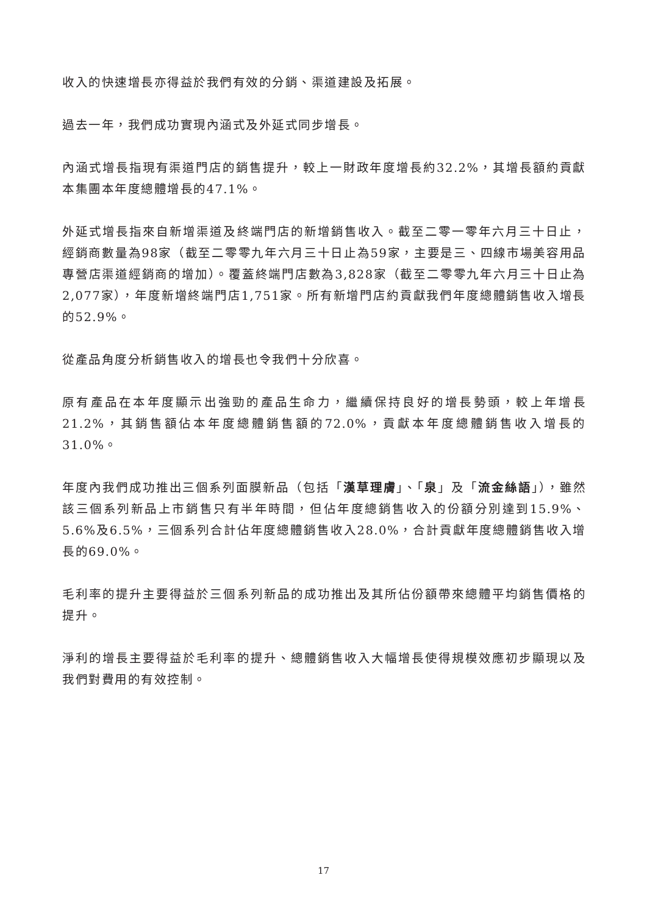收入的快速增長亦得益於我們有效的分銷、渠道建設及拓展。
過去一年，我們成功實現內涵式及外延式同步增長。
內涵式增長指現有渠道門店的銷售提升，較上一財政年度增長約32.2%，其增長額約貢獻本集團本年度總體增長的47.1%。
外延式增長指來自新增渠道及終端門店的新增銷售收入。截至二零一零年六月三十日止，經銷商數量為98家（截至二零零九年六月三十日止為59家，主要是三、四線市場美容用品專營店渠道經銷商的增加）。覆蓋終端門店數為3,828家（截至二零零九年六月三十日止為2,077家），年度新增終端門店1,751家。所有新增門店約貢獻我們年度總體銷售收入增長的52.9%。
從產品角度分析銷售收入的增長也令我們十分欣喜。
原有產品在本年度顯示出強勁的產品生命力，繼續保持良好的增長勢頭，較上年增長21.2%，其銷售額佔本年度總體銷售額的72.0%，貢獻本年度總體銷售收入增長的31.0%。
年度內我們成功推出三個系列面膜新品（包括「漢草理膚」、「泉」及「流金絲語」），雖然該三個系列新品上市銷售只有半年時間，但佔年度總銷售收入的份額分別達到15.9%、5.6%及6.5%，三個系列合計佔年度總體銷售收入28.0%，合計貢獻年度總體銷售收入增長的69.0%。
毛利率的提升主要得益於三個系列新品的成功推出及其所佔份額帶來總體平均銷售價格的提升。
淨利的增長主要得益於毛利率的提升、總體銷售收入大幅增長使得規模效應初步顯現以及我們對費用的有效控制。
17